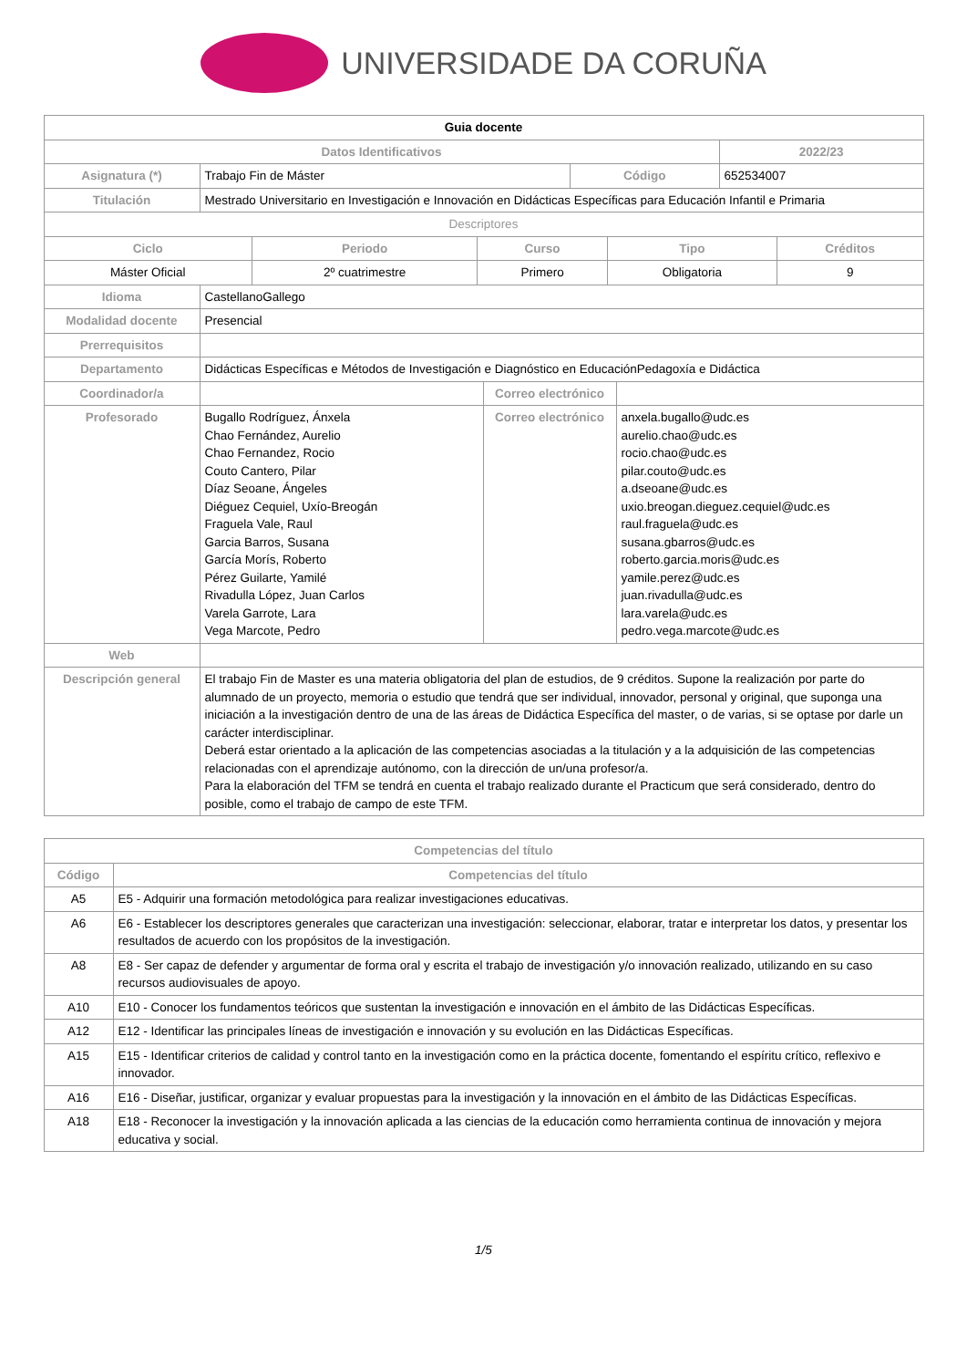UNIVERSIDADE DA CORUÑA
| Guia docente | | | |
| Datos Identificativos | | | 2022/23 |
| Asignatura (*) | Trabajo Fin de Máster | Código | 652534007 |
| Titulación | Mestrado Universitario en Investigación e Innovación en Didácticas Específicas para Educación Infantil e Primaria | | |
| Descriptores | | | |
| Ciclo | Periodo | Curso | Tipo | Créditos |
| --- | --- | --- | --- | --- |
| Máster Oficial | 2º cuatrimestre | Primero | Obligatoria | 9 |
| Idioma | CastellanoGallego | | |
| Modalidad docente | Presencial | | |
| Prerrequisitos | | | |
| Departamento | Didácticas Específicas e Métodos de Investigación e Diagnóstico en EducaciónPedagoxía e Didáctica | | |
| Coordinador/a | | Correo electrónico | |
| Profesorado | Bugallo Rodríguez, Ánxela Chao Fernández, Aurelio Chao Fernandez, Rocio Couto Cantero, Pilar Díaz Seoane, Ángeles Diéguez Cequiel, Uxío-Breogán Fraguela Vale, Raul Garcia Barros, Susana García Morís, Roberto Pérez Guilarte, Yamilé Rivadulla López, Juan Carlos Varela Garrote, Lara Vega Marcote, Pedro | Correo electrónico | anxela.bugallo@udc.es aurelio.chao@udc.es rocio.chao@udc.es pilar.couto@udc.es a.dseoane@udc.es uxio.breogan.dieguez.cequiel@udc.es raul.fraguela@udc.es susana.gbarros@udc.es roberto.garcia.moris@udc.es yamile.perez@udc.es juan.rivadulla@udc.es lara.varela@udc.es pedro.vega.marcote@udc.es |
| Web | | | |
| Descripción general | El trabajo Fin de Master es una materia obligatoria del plan de estudios, de 9 créditos. Supone la realización por parte do alumnado de un proyecto, memoria o estudio que tendrá que ser individual, innovador, personal y original, que suponga una iniciación a la investigación dentro de una de las áreas de Didáctica Específica del master, o de varias, si se optase por darle un carácter interdisciplinar. Deberá estar orientado a la aplicación de las competencias asociadas a la titulación y a la adquisición de las competencias relacionadas con el aprendizaje autónomo, con la dirección de un/una profesor/a. Para la elaboración del TFM se tendrá en cuenta el trabajo realizado durante el Practicum que será considerado, dentro do posible, como el trabajo de campo de este TFM. | | |
| Competencias del título | |
| --- | --- |
| Código | Competencias del título |
| A5 | E5 - Adquirir una formación metodológica para realizar investigaciones educativas. |
| A6 | E6 - Establecer los descriptores generales que caracterizan una investigación: seleccionar, elaborar, tratar e interpretar los datos, y presentar los resultados de acuerdo con los propósitos de la investigación. |
| A8 | E8 - Ser capaz de defender y argumentar de forma oral y escrita el trabajo de investigación y/o innovación realizado, utilizando en su caso recursos audiovisuales de apoyo. |
| A10 | E10 - Conocer los fundamentos teóricos que sustentan la investigación e innovación en el ámbito de las Didácticas Específicas. |
| A12 | E12 - Identificar las principales líneas de investigación e innovación y su evolución en las Didácticas Específicas. |
| A15 | E15 - Identificar criterios de calidad y control tanto en la investigación como en la práctica docente, fomentando el espíritu crítico, reflexivo e innovador. |
| A16 | E16 - Diseñar, justificar, organizar y evaluar propuestas para la investigación y la innovación en el ámbito de las Didácticas Específicas. |
| A18 | E18 - Reconocer la investigación y la innovación aplicada a las ciencias de la educación como herramienta continua de innovación y mejora educativa y social. |
1/5